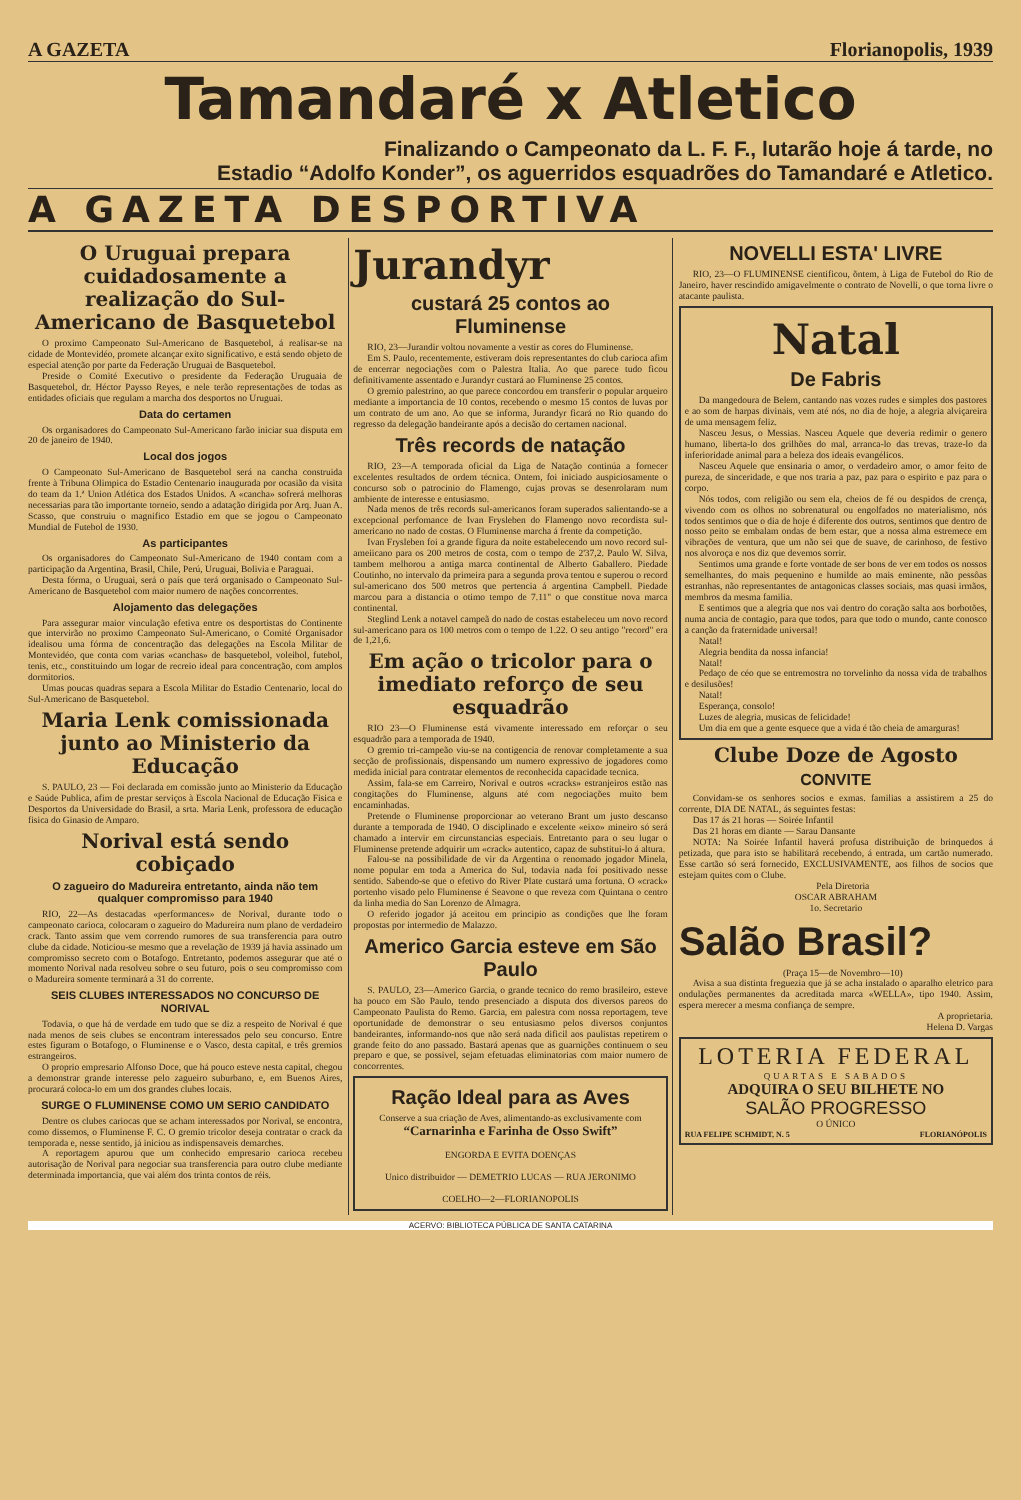A GAZETA Florianopolis, 1939
Tamandaré x Atletico
Finalizando o Campeonato da L. F. F., lutarão hoje á tarde, no
Estadio “Adolfo Konder”, os aguerridos esquadrões do Tamandaré e Atletico.
A GAZETA DESPORTIVA
O Uruguai prepara cuidadosamente a realização do Sul-Americano de Basquetebol
O proximo Campeonato Sul-Americano de Basquetebol, á realisar-se na cidade de Montevidéo, promete alcançar exito significativo, e está sendo objeto de especial atenção por parte da Federação Uruguai de Basquetebol.
Preside o Comité Executivo o presidente da Federação Uruguaia de Basquetebol, dr. Héctor Paysso Reyes, e nele terão representações de todas as entidades oficiais que regulam a marcha dos desportos no Uruguai.
Data do certamen
Os organisadores do Campeonato Sul-Americano farão iniciar sua disputa em 20 de janeiro de 1940.
Local dos jogos
O Campeonato Sul-Americano de Basquetebol será na cancha construida frente à Tribuna Olimpica do Estadio Centenario inaugurada por ocasião da visita do team da 1.ª Union Atlética dos Estados Unidos. A «cancha» sofrerá melhoras necessarias para tão importante torneio, sendo a adatação dirigida por Arq. Juan A. Scasso, que construiu o magnifico Estadio em que se jogou o Campeonato Mundial de Futebol de 1930.
As participantes
Os organisadores do Campeonato Sul-Americano de 1940 contam com a participação da Argentina, Brasil, Chile, Perú, Uruguai, Bolivia e Paraguai.
Desta fórma, o Uruguai, será o país que terá organisado o Campeonato Sul-Americano de Basquetebol com maior numero de nações concorrentes.
Alojamento das delegações
Para assegurar maior vinculação efetiva entre os desportistas do Continente que intervirão no proximo Campeonato Sul-Americano, o Comité Organisador idealisou uma fórma de concentração das delegações na Escola Militar de Montevidéo, que conta com varias «canchas» de basquetebol, voleibol, futebol, tenis, etc., constituindo um logar de recreio ideal para concentração, com amplos dormitorios.
Umas poucas quadras separa a Escola Militar do Estadio Centenario, local do Sul-Americano de Basquetebol.
Maria Lenk comissionada junto ao Ministerio da Educação
S. PAULO, 23 — Foi declarada em comissão junto ao Ministerio da Educação e Saúde Publica, afim de prestar serviços à Escola Nacional de Educação Fisica e Desportos da Universidade do Brasil, a srta. Maria Lenk, professora de educação fisica do Ginasio de Amparo.
Norival está sendo cobiçado
O zagueiro do Madureira entretanto, ainda não tem qualquer compromisso para 1940
RIO, 22—As destacadas «performances» de Norival, durante todo o campeonato carioca, colocaram o zagueiro do Madureira num plano de verdadeiro crack. Tanto assim que vem correndo rumores de sua transferencia para outro clube da cidade. Noticiou-se mesmo que a revelação de 1939 já havia assinado um compromisso secreto com o Botafogo. Entretanto, podemos assegurar que até o momento Norival nada resolveu sobre o seu futuro, pois o seu compromisso com o Madureira somente terminará a 31 do corrente.
SEIS CLUBES INTERESSADOS NO CONCURSO DE NORIVAL
Todavia, o que há de verdade em tudo que se diz a respeito de Norival é que nada menos de seis clubes se encontram interessados pelo seu concurso. Entre estes figuram o Botafogo, o Fluminense e o Vasco, desta capital, e três gremios estrangeiros.
O proprio empresario Alfonso Doce, que há pouco esteve nesta capital, chegou a demonstrar grande interesse pelo zagueiro suburbano, e, em Buenos Aires, procurará coloca-lo em um dos grandes clubes locais.
SURGE O FLUMINENSE COMO UM SERIO CANDIDATO
Dentre os clubes cariocas que se acham interessados por Norival, se encontra, como dissemos, o Fluminense F. C. O gremio tricolor deseja contratar o crack da temporada e, nesse sentido, já iniciou as indispensaveis demarches.
A reportagem apurou que um conhecido empresario carioca recebeu autorisação de Norival para negociar sua transferencia para outro clube mediante determinada importancia, que vai além dos trinta contos de réis.
Jurandyr
custará 25 contos ao Fluminense
RIO, 23—Jurandir voltou novamente a vestir as cores do Fluminense.
Em S. Paulo, recentemente, estiveram dois representantes do club carioca afim de encerrar negociações com o Palestra Italia. Ao que parece tudo ficou definitivamente assentado e Jurandyr custará ao Fluminense 25 contos.
O gremio palestrino, ao que parece concordou em transferir o popular arqueiro mediante a importancia de 10 contos, recebendo o mesmo 15 contos de luvas por um contrato de um ano. Ao que se informa, Jurandyr ficará no Rio quando do regresso da delegação bandeirante após a decisão do certamen nacional.
Três records de natação
RIO, 23—A temporada oficial da Liga de Natação continúa a fornecer excelentes resultados de ordem técnica. Ontem, foi iniciado auspiciosamente o concurso sob o patrocinio do Flamengo, cujas provas se desenrolaram num ambiente de interesse e entusiasmo.
Nada menos de três records sul-americanos foram superados salientando-se a excepcional perfomance de Ivan Frysleben do Flamengo novo recordista sul-americano no nado de costas. O Fluminense marcha á frente da competição.
Ivan Frysleben foi a grande figura da noite estabelecendo um novo record sul-ameiicano para os 200 metros de costa, com o tempo de 2'37,2. Paulo W. Silva, tambem melhorou a antiga marca continental de Alberto Gaballero. Piedade Coutinho, no intervalo da primeira para a segunda prova tentou e superou o record sul-americano dos 500 metros que pertencia á argentina Campbell. Piedade marcou para a distancia o otimo tempo de 7.11" o que constitue nova marca continental.
Steglind Lenk a notavel campeã do nado de costas estabeleceu um novo record sul-americano para os 100 metros com o tempo de 1.22. O seu antigo "record" era de 1,21,6.
Em ação o tricolor para o imediato reforço de seu esquadrão
RIO 23—O Fluminense está vivamente interessado em reforçar o seu esquadrão para a temporada de 1940.
O gremio tri-campeão viu-se na contigencia de renovar completamente a sua secção de profissionais, dispensando um numero expressivo de jogadores como medida inicial para contratar elementos de reconhecida capacidade tecnica.
Assim, fala-se em Carreiro, Norival e outros «cracks» estranjeiros estão nas congitações do Fluminense, alguns até com negociações muito bem encaminhadas.
Pretende o Fluminense proporcionar ao veterano Brant um justo descanso durante a temporada de 1940. O disciplinado e excelente «eixo» mineiro só será chamado a intervir em circunstancias especiais. Entretanto para o seu lugar o Fluminense pretende adquirir um «crack» autentico, capaz de substitui-lo á altura.
Falou-se na possibilidade de vir da Argentina o renomado jogador Minela, nome popular em toda a America do Sul, todavia nada foi positivado nesse sentido. Sabendo-se que o efetivo do River Plate custará uma fortuna. O «crack» portenho visado pelo Fluminense é Seavone o que reveza com Quintana o centro da linha media do San Lorenzo de Almagra.
O referido jogador já aceitou em principio as condições que lhe foram propostas por intermedio de Malazzo.
Americo Garcia esteve em São Paulo
S. PAULO, 23—Americo Garcia, o grande tecnico do remo brasileiro, esteve ha pouco em São Paulo, tendo presenciado a disputa dos diversos pareos do Campeonato Paulista do Remo. Garcia, em palestra com nossa reportagem, teve oportunidade de demonstrar o seu entusiasmo pelos diversos conjuntos bandeirantes, informando-nos que não será nada dificil aos paulistas repetirem o grande feito do ano passado. Bastará apenas que as guarnições continuem o seu preparo e que, se possivel, sejam efetuadas eliminatorias com maior numero de concorrentes.
Ração Ideal para as Aves
Conserve a sua criação de Aves, alimentando-as exclusivamente com
“Carnarinha e Farinha de Osso Swift”
ENGORDA E EVITA DOENÇAS
Unico distribuidor — DEMETRIO LUCAS — RUA JERONIMO
COELHO—2—FLORIANOPOLIS
NOVELLI ESTA' LIVRE
RIO, 23—O FLUMINENSE cientificou, õntem, à Liga de Futebol do Rio de Janeiro, haver rescindido amigavelmente o contrato de Novelli, o que torna livre o atacante paulista.
Natal
De Fabris
Da mangedoura de Belem, cantando nas vozes rudes e simples dos pastores e ao som de harpas divinais, vem até nós, no dia de hoje, a alegria alviçareira de uma mensagem feliz.
Nasceu Jesus, o Messias. Nasceu Aquele que deveria redimir o genero humano, liberta-lo dos grilhões do mal, arranca-lo das trevas, traze-lo da inferioridade animal para a beleza dos ideais evangélicos.
Nasceu Aquele que ensinaria o amor, o verdadeiro amor, o amor feito de pureza, de sinceridade, e que nos traria a paz, paz para o espirito e paz para o corpo.
Nós todos, com religião ou sem ela, cheios de fé ou despidos de crença, vivendo com os olhos no sobrenatural ou engolfados no materialismo, nós todos sentimos que o dia de hoje é diferente dos outros, sentimos que dentro de nosso peito se embalam ondas de bem estar, que a nossa alma estremece em vibrações de ventura, que um não sei que de suave, de carinhoso, de festivo nos alvoroça e nos diz que devemos sorrir.
Sentimos uma grande e forte vontade de ser bons de ver em todos os nossos semelhantes, do mais pequenino e humilde ao mais eminente, não pessôas estranhas, não representantes de antagonicas classes sociais, mas quasi irmãos, membros da mesma familia.
E sentimos que a alegria que nos vai dentro do coração salta aos borbotões, numa ancia de contagio, para que todos, para que todo o mundo, cante conosco a canção da fraternidade universal!
Natal!
Alegria bendita da nossa infancia!
Natal!
Pedaço de céo que se entremostra no torvelinho da nossa vida de trabalhos e desilusões!
Natal!
Esperança, consolo!
Luzes de alegria, musicas de felicidade!
Um dia em que a gente esquece que a vida é tão cheia de amarguras!
Clube Doze de Agosto
CONVITE
Convidam-se os senhores socios e exmas. familias a assistirem a 25 do corrente, DIA DE NATAL, ás seguintes festas:
Das 17 ás 21 horas — Soirée Infantil
Das 21 horas em diante — Sarau Dansante
NOTA: Na Soirée Infantil haverá profusa distribuição de brinquedos á petizada, que para isto se habilitará recebendo, á entrada, um cartão numerado. Esse cartão só será fornecido, EXCLUSIVAMENTE, aos filhos de socios que estejam quites com o Clube.
Pela Diretoria
OSCAR ABRAHAM
1o. Secretario
Salão Brasil?
(Praça 15—de Novembro—10)
Avisa a sua distinta freguezia que já se acha instalado o aparalho eletrico para ondulações permanentes da acreditada marca «WELLA», tipo 1940. Assim, espera merecer a mesma confiança de sempre.
A proprietaria.
Helena D. Vargas
LOTERIA FEDERAL
QUARTAS E SABADOS
ADQUIRA O SEU BILHETE NO
SALÃO PROGRESSO
O ÚNICO
RUA FELIPE SCHMIDT, N. 5 FLORIANÓPOLIS
ACERVO: BIBLIOTECA PÚBLICA DE SANTA CATARINA